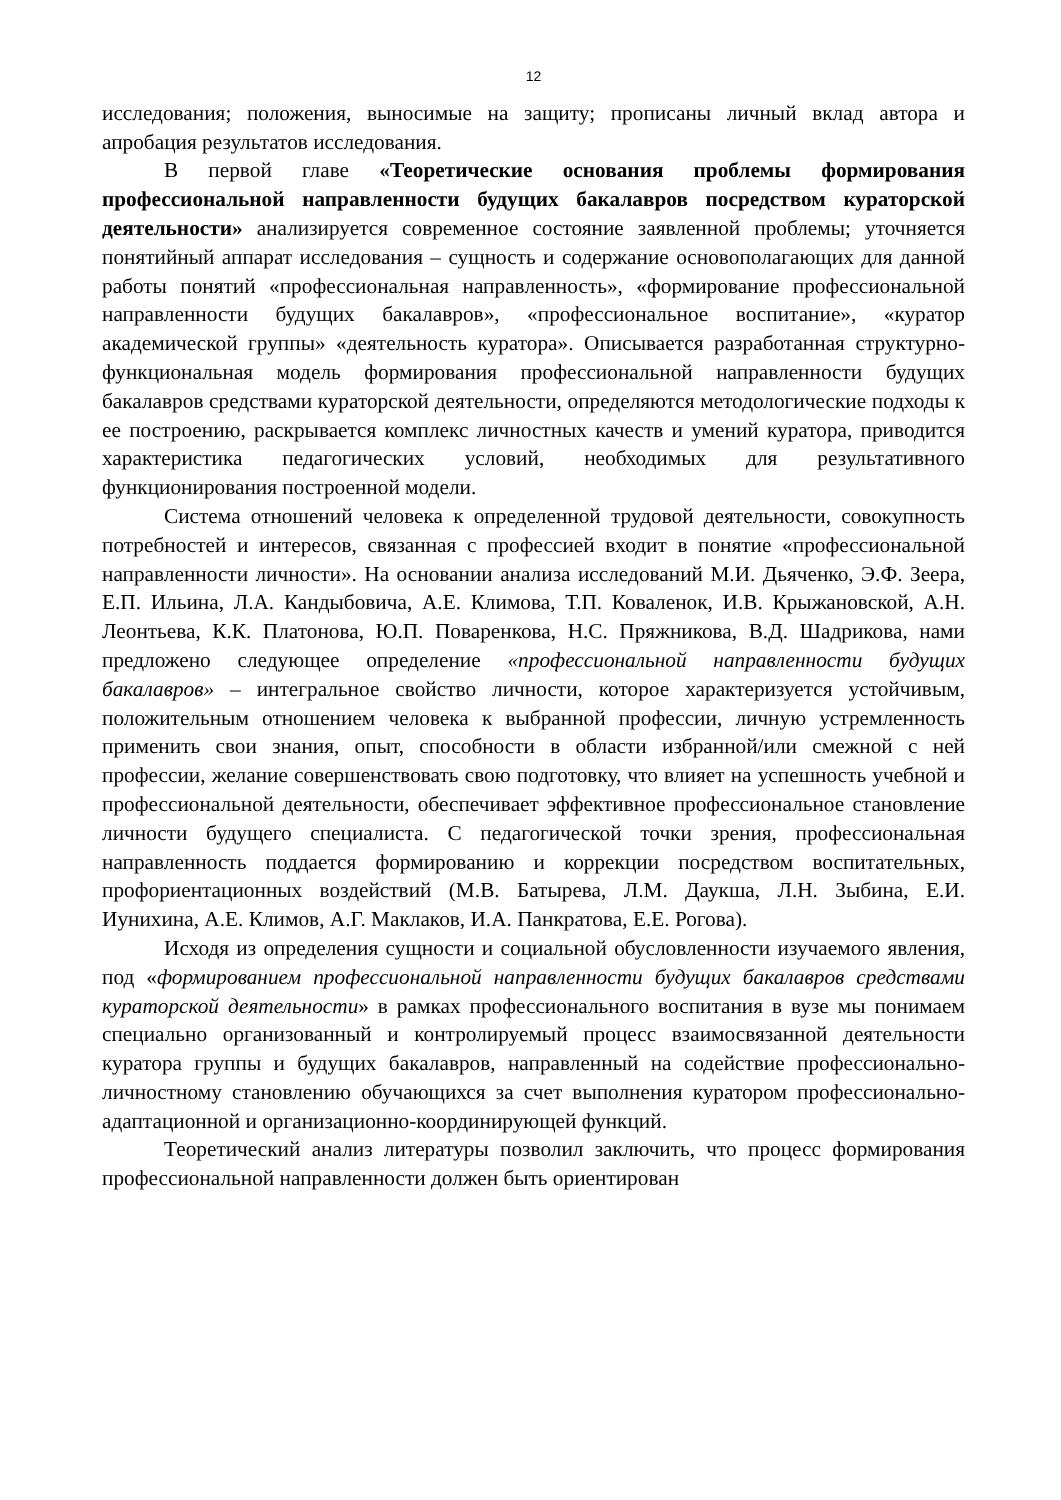12
исследования; положения, выносимые на защиту; прописаны личный вклад автора и апробация результатов исследования.
В первой главе «Теоретические основания проблемы формирования профессиональной направленности будущих бакалавров посредством кураторской деятельности» анализируется современное состояние заявленной проблемы; уточняется понятийный аппарат исследования – сущность и содержание основополагающих для данной работы понятий «профессиональная направленность», «формирование профессиональной направленности будущих бакалавров», «профессиональное воспитание», «куратор академической группы» «деятельность куратора». Описывается разработанная структурно-функциональная модель формирования профессиональной направленности будущих бакалавров средствами кураторской деятельности, определяются методологические подходы к ее построению, раскрывается комплекс личностных качеств и умений куратора, приводится характеристика педагогических условий, необходимых для результативного функционирования построенной модели.
Система отношений человека к определенной трудовой деятельности, совокупность потребностей и интересов, связанная с профессией входит в понятие «профессиональной направленности личности». На основании анализа исследований М.И. Дьяченко, Э.Ф. Зеера, Е.П. Ильина, Л.А. Кандыбовича, А.Е. Климова, Т.П. Коваленок, И.В. Крыжановской, А.Н. Леонтьева, К.К. Платонова, Ю.П. Поваренкова, Н.С. Пряжникова, В.Д. Шадрикова, нами предложено следующее определение «профессиональной направленности будущих бакалавров» – интегральное свойство личности, которое характеризуется устойчивым, положительным отношением человека к выбранной профессии, личную устремленность применить свои знания, опыт, способности в области избранной/или смежной с ней профессии, желание совершенствовать свою подготовку, что влияет на успешность учебной и профессиональной деятельности, обеспечивает эффективное профессиональное становление личности будущего специалиста. С педагогической точки зрения, профессиональная направленность поддается формированию и коррекции посредством воспитательных, профориентационных воздействий (М.В. Батырева, Л.М. Даукша, Л.Н. Зыбина, Е.И. Иунихина, А.Е. Климов, А.Г. Маклаков, И.А. Панкратова, Е.Е. Рогова).
Исходя из определения сущности и социальной обусловленности изучаемого явления, под «формированием профессиональной направленности будущих бакалавров средствами кураторской деятельности» в рамках профессионального воспитания в вузе мы понимаем специально организованный и контролируемый процесс взаимосвязанной деятельности куратора группы и будущих бакалавров, направленный на содействие профессионально-личностному становлению обучающихся за счет выполнения куратором профессионально-адаптационной и организационно-координирующей функций.
Теоретический анализ литературы позволил заключить, что процесс формирования профессиональной направленности должен быть ориентирован